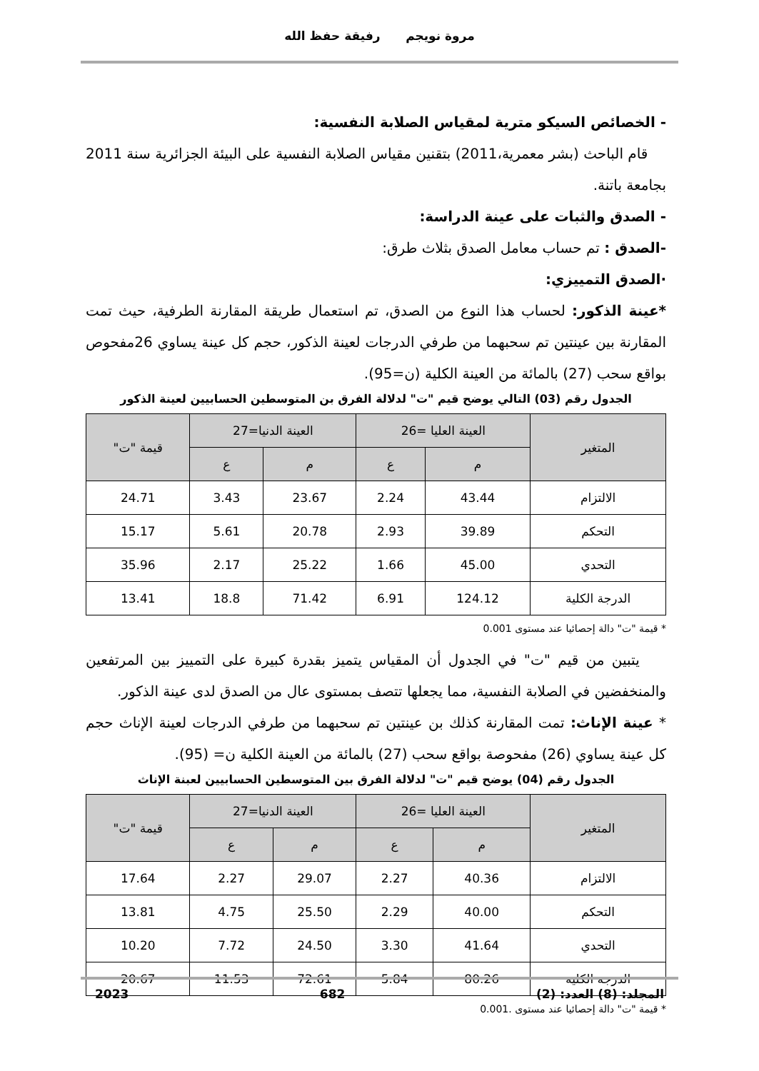مروة نويجم رفيقة حفظ الله
- الخصائص السيكو مترية لمقياس الصلابة النفسية:
قام الباحث (بشر معمرية،2011) بتقنين مقياس الصلابة النفسية على البيئة الجزائرية سنة 2011 بجامعة باتنة.
- الصدق والثبات على عينة الدراسة:
-الصدق : تم حساب معامل الصدق بثلاث طرق:
·الصدق التمييزي:
*عينة الذكور: لحساب هذا النوع من الصدق، تم استعمال طريقة المقارنة الطرفية، حيث تمت المقارنة بين عينتين تم سحبهما من طرفي الدرجات لعينة الذكور، حجم كل عينة يساوي 26مفحوص بواقع سحب (27) بالمائة من العينة الكلية (ن=95).
الجدول رقم (03) التالي يوضح قيم "ت" لدلالة الفرق بن المتوسطين الحسابيين لعينة الذكور
| المتغير | العينة العليا =26 | | العينة الدنيا=27 | | قيمة "ت" |
| --- | --- | --- | --- | --- | --- |
| | م | ع | م | ع | |
| الالتزام | 43.44 | 2.24 | 23.67 | 3.43 | 24.71 |
| التحكم | 39.89 | 2.93 | 20.78 | 5.61 | 15.17 |
| التحدي | 45.00 | 1.66 | 25.22 | 2.17 | 35.96 |
| الدرجة الكلية | 124.12 | 6.91 | 71.42 | 18.8 | 13.41 |
* قيمة "ت" دالة إحصائيا عند مستوى 0.001
يتبين من قيم "ت" في الجدول أن المقياس يتميز بقدرة كبيرة على التمييز بين المرتفعين والمنخفضين في الصلابة النفسية، مما يجعلها تتصف بمستوى عال من الصدق لدى عينة الذكور.
* عينة الإناث: تمت المقارنة كذلك بن عينتين تم سحبهما من طرفي الدرجات لعينة الإناث حجم كل عينة يساوي (26) مفحوصة بواقع سحب (27) بالمائة من العينة الكلية ن= (95).
الجدول رقم (04) يوضح قيم "ت" لدلالة الفرق بين المتوسطين الحسابيين لعبنة الإناث
| المتغير | العينة العليا =26 | | العينة الدنيا=27 | | قيمة "ت" |
| --- | --- | --- | --- | --- | --- |
| | م | ع | م | ع | |
| الالتزام | 40.36 | 2.27 | 29.07 | 2.27 | 17.64 |
| التحكم | 40.00 | 2.29 | 25.50 | 4.75 | 13.81 |
| التحدي | 41.64 | 3.30 | 24.50 | 7.72 | 10.20 |
| الدرجة الكلية | 80.26 | 5.84 | 72.61 | 11.53 | 20.67 |
* قيمة "ت" دالة إحصائيا عند مستوى .0.001
المجلد: (8) العدد: (2) 682 2023